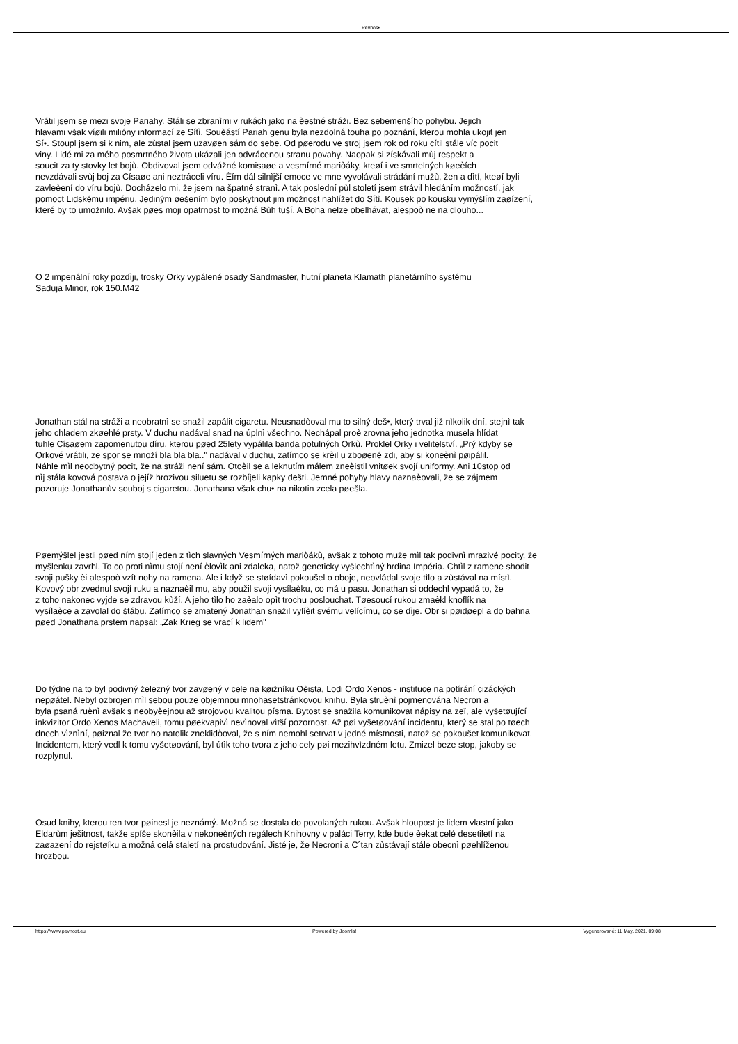Pevnos•
Vrátil jsem se mezi svoje Pariahy. Stáli se zbranìmi v rukách jako na èestné stráži. Bez sebemenšího pohybu. Jejich
hlavami však víøili milióny informací ze Sítì. Souèástí Pariah genu byla nezdolná touha po poznání, kterou mohla ukojit jen
Sí•. Stoupl jsem si k nim, ale zùstal jsem uzavøen sám do sebe. Od pøerodu ve stroj jsem rok od roku cítil stále víc pocit
viny. Lidé mi za mého posmrtného života ukázali jen odvrácenou stranu povahy. Naopak si získávali mùj respekt a
soucit za ty stovky let bojù. Obdivoval jsem odvážné komisaøe a vesmírné mariòáky, kteøí i ve smrtelných køeèích
nevzdávali svùj boj za Císaøe ani neztráceli víru. Èím dál silnìjší emoce ve mne vyvolávali strádání mužù, žen a dìtí, kteøí byli
zavleèení do víru bojù. Docházelo mi, že jsem na špatné stranì. A tak poslední pùl století jsem strávil hledáním možností, jak
pomoct Lidskému impériu. Jediným øešením bylo poskytnout jim možnost nahlížet do Sítì. Kousek po kousku vymýšlím zaøízení,
které by to umožnilo. Avšak pøes moji opatrnost to možná Bùh tuší. A Boha nelze obelhávat, alespoò ne na dlouho...
O 2 imperiální roky pozdìji, trosky Orky vypálené osady Sandmaster, hutní planeta Klamath planetárního systému
Saduja Minor, rok 150.M42
Jonathan stál na stráži a neobratnì se snažil zapálit cigaretu. Neusnadòoval mu to silný deš•, který trval již nìkolik dní, stejnì tak
jeho chladem zkøehlé prsty. V duchu nadával snad na úplnì všechno. Nechápal proè zrovna jeho jednotka musela hlídat
tuhle Císaøem zapomenutou díru, kterou pøed 25lety vypálila banda potulných Orkù. Proklel Orky i velitelství. „Prý kdyby se
Orkové vrátili, ze spor se množí bla bla bla.." nadával v duchu, zatímco se krèil u zboøené zdi, aby si koneènì pøipálil.
Náhle mìl neodbytný pocit, že na stráži není sám. Otoèil se a leknutím málem zneèistil vnitøek svojí uniformy. Ani 10stop od
nìj stála kovová postava o jejíž hrozivou siluetu se rozbíjeli kapky dešti. Jemné pohyby hlavy naznaèovali, že se zájmem
pozoruje Jonathanùv souboj s cigaretou. Jonathana však chu• na nikotin zcela pøešla.
Pøemýšlel jestli pøed ním stojí jeden z tìch slavných Vesmírných mariòákù, avšak z tohoto muže mìl tak podivnì mrazivé pocity, že
myšlenku zavrhl. To co proti nìmu stojí není èlovìk ani zdaleka, natož geneticky vyšlechtìný hrdina Impéria. Chtìl z ramene shodit
svoji pušky èi alespoò vzít nohy na ramena. Ale i když se støídavì pokoušel o oboje, neovládal svoje tìlo a zùstával na místì.
Kovový obr zvednul svojí ruku a naznaèil mu, aby použil svoji vysílaèku, co má u pasu. Jonathan si oddechl vypadá to, že
z toho nakonec vyjde se zdravou kùží. A jeho tìlo ho zaèalo opìt trochu poslouchat. Tøesoucí rukou zmaèkl knoflík na
vysílaèce a zavolal do štábu. Zatímco se zmatený Jonathan snažil vylíèit svému velícímu, co se dìje. Obr si pøidøepl a do bahna
pøed Jonathana prstem napsal: „Zak Krieg se vrací k lidem"
Do týdne na to byl podivný železný tvor zavøený v cele na køižníku Oèista, Lodi Ordo Xenos - instituce na potírání cizáckých
nepøátel. Nebyl ozbrojen mìl sebou pouze objemnou mnohasetstránkovou knihu. Byla struènì pojmenována Necron a
byla psaná ruènì avšak s neobyèejnou až strojovou kvalitou písma. Bytost se snažila komunikovat nápisy na zeï, ale vyšetøující
inkvizitor Ordo Xenos Machaveli, tomu pøekvapivì nevìnoval vìtší pozornost. Až pøi vyšetøování incidentu, který se stal po tøech
dnech vìznìní, pøiznal že tvor ho natolik zneklidòoval, že s ním nemohl setrvat v jedné místnosti, natož se pokoušet komunikovat.
Incidentem, který vedl k tomu vyšetøování, byl útìk toho tvora z jeho cely pøi mezihvìzdném letu. Zmizel beze stop, jakoby se
rozplynul.
Osud knihy, kterou ten tvor pøinesl je neznámý. Možná se dostala do povolaných rukou. Avšak hloupost je lidem vlastní jako
Eldarùm ješitnost, takže spíše skonèila v nekoneèných regálech Knihovny v paláci Terry, kde bude èekat celé desetiletí na
zaøazení do rejstøíku a možná celá staletí na prostudování. Jisté je, že Necroni a C´tan zùstávají stále obecnì pøehlíženou
hrozbou.
https://www.pevnost.eu Powered by Joomla! Vygenerované: 11 May, 2021, 09:08